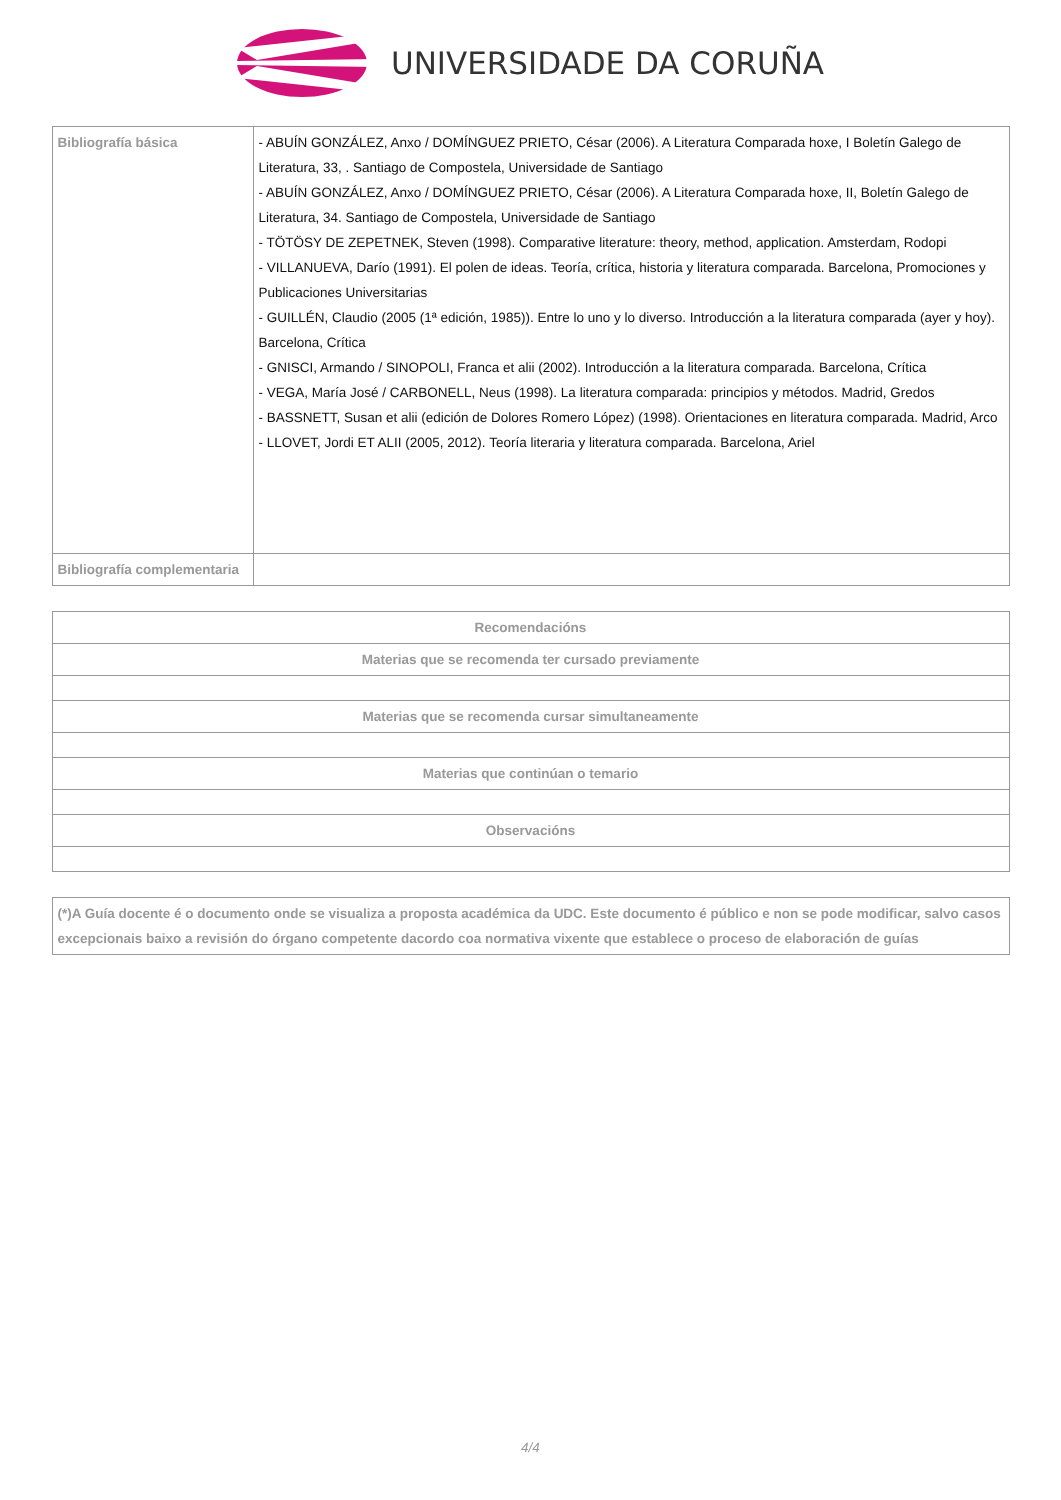UNIVERSIDADE DA CORUÑA
| Bibliografía básica | - ABUÍN GONZÁLEZ, Anxo / DOMÍNGUEZ PRIETO, César (2006). A Literatura Comparada hoxe, I Boletín Galego de Literatura, 33, . Santiago de Compostela, Universidade de Santiago - ABUÍN GONZÁLEZ, Anxo / DOMÍNGUEZ PRIETO, César (2006). A Literatura Comparada hoxe, II, Boletín Galego de Literatura, 34. Santiago de Compostela, Universidade de Santiago - TÖTÖSY DE ZEPETNEK, Steven (1998). Comparative literature: theory, method, application. Amsterdam, Rodopi - VILLANUEVA, Darío (1991). El polen de ideas. Teoría, crítica, historia y literatura comparada. Barcelona, Promociones y Publicaciones Universitarias - GUILLÉN, Claudio (2005 (1ª edición, 1985)). Entre lo uno y lo diverso. Introducción a la literatura comparada (ayer y hoy). Barcelona, Crítica - GNISCI, Armando / SINOPOLI, Franca et alii (2002). Introducción a la literatura comparada. Barcelona, Crítica - VEGA, María José / CARBONELL, Neus (1998). La literatura comparada: principios y métodos. Madrid, Gredos - BASSNETT, Susan et alii (edición de Dolores Romero López) (1998). Orientaciones en literatura comparada. Madrid, Arco - LLOVET, Jordi ET ALII (2005, 2012). Teoría literaria y literatura comparada. Barcelona, Ariel |
| Bibliografía complementaria | |
| Recomendacións |
| --- |
| Materias que se recomenda ter cursado previamente |
| Materias que se recomenda cursar simultaneamente |
| Materias que continúan o temario |
| Observacións |
| (*)A Guía docente é o documento onde se visualiza a proposta académica da UDC. Este documento é público e non se pode modificar, salvo casos excepcionais baixo a revisión do órgano competente dacordo coa normativa vixente que establece o proceso de elaboración de guías |
| --- |
4/4